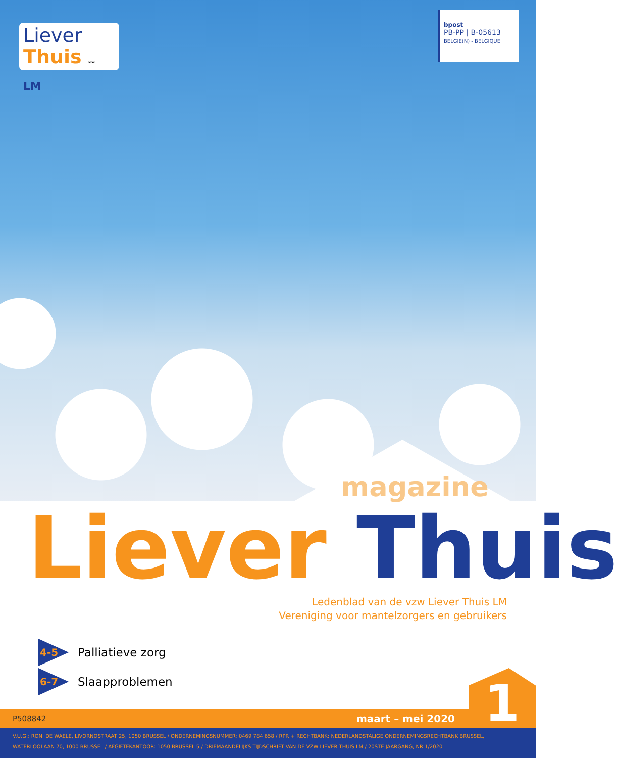Liever
Thuis vzw LM
bpost
PB-PP | B-05613
BELGIE(N) - BELGIQUE
magazine
Liever Thuis
Ledenblad van de vzw Liever Thuis LM
Vereniging voor mantelzorgers en gebruikers
4-5 Palliatieve zorg
6-7 Slaapproblemen
P508842 maart – mei 2020 1
V.U.G.: RONI DE WAELE, LIVORNOSTRAAT 25, 1050 BRUSSEL / ONDERNEMINGSNUMMER: 0469 784 658 / RPR + RECHTBANK: NEDERLANDSTALIGE ONDERNEMINGSRECHTBANK BRUSSEL,
WATERLOOLAAN 70, 1000 BRUSSEL / AFGIFTEKANTOOR: 1050 BRUSSEL 5 / DRIEMAANDELIJKS TIJDSCHRIFT VAN DE VZW LIEVER THUIS LM / 20STE JAARGANG, NR 1/2020